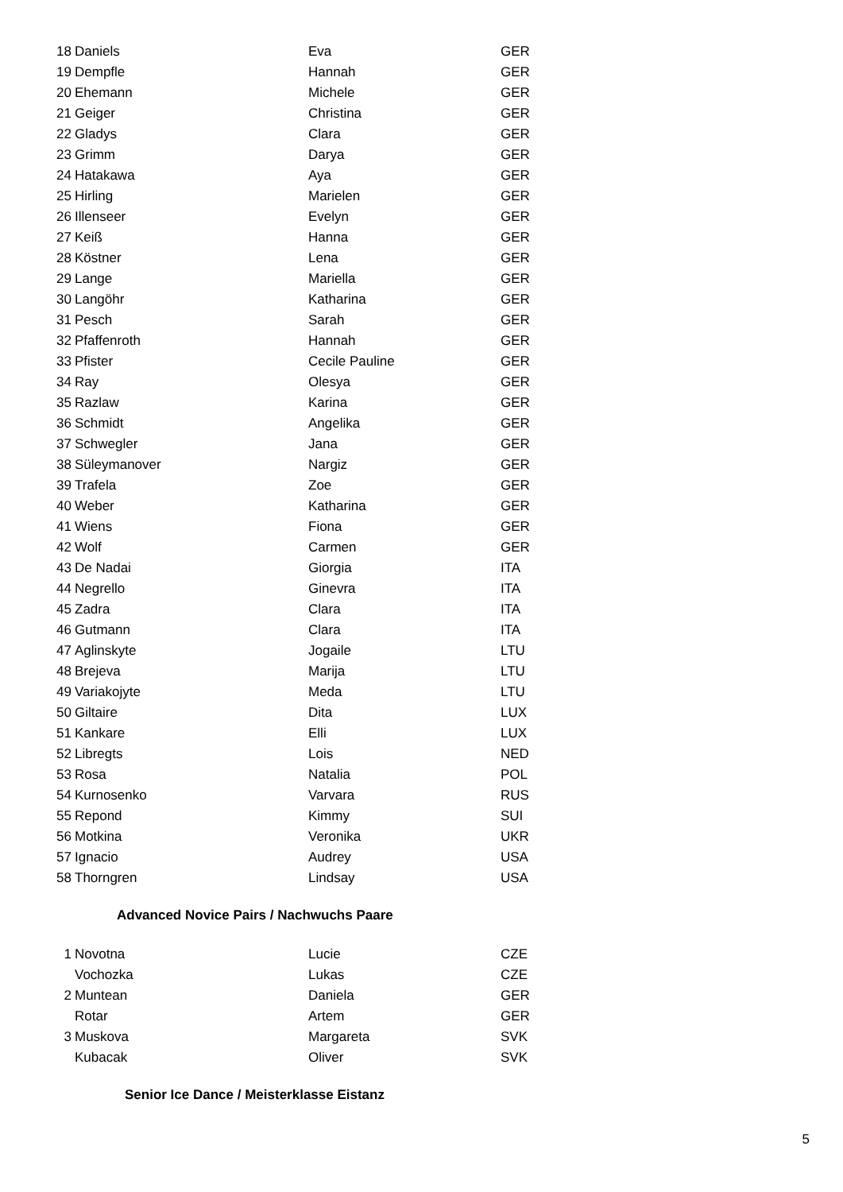| 18 | Daniels | Eva | GER |
| 19 | Dempfle | Hannah | GER |
| 20 | Ehemann | Michele | GER |
| 21 | Geiger | Christina | GER |
| 22 | Gladys | Clara | GER |
| 23 | Grimm | Darya | GER |
| 24 | Hatakawa | Aya | GER |
| 25 | Hirling | Marielen | GER |
| 26 | Illenseer | Evelyn | GER |
| 27 | Keiß | Hanna | GER |
| 28 | Köstner | Lena | GER |
| 29 | Lange | Mariella | GER |
| 30 | Langöhr | Katharina | GER |
| 31 | Pesch | Sarah | GER |
| 32 | Pfaffenroth | Hannah | GER |
| 33 | Pfister | Cecile Pauline | GER |
| 34 | Ray | Olesya | GER |
| 35 | Razlaw | Karina | GER |
| 36 | Schmidt | Angelika | GER |
| 37 | Schwegler | Jana | GER |
| 38 | Süleymanover | Nargiz | GER |
| 39 | Trafela | Zoe | GER |
| 40 | Weber | Katharina | GER |
| 41 | Wiens | Fiona | GER |
| 42 | Wolf | Carmen | GER |
| 43 | De Nadai | Giorgia | ITA |
| 44 | Negrello | Ginevra | ITA |
| 45 | Zadra | Clara | ITA |
| 46 | Gutmann | Clara | ITA |
| 47 | Aglinskyte | Jogaile | LTU |
| 48 | Brejeva | Marija | LTU |
| 49 | Variakojyte | Meda | LTU |
| 50 | Giltaire | Dita | LUX |
| 51 | Kankare | Elli | LUX |
| 52 | Libregts | Lois | NED |
| 53 | Rosa | Natalia | POL |
| 54 | Kurnosenko | Varvara | RUS |
| 55 | Repond | Kimmy | SUI |
| 56 | Motkina | Veronika | UKR |
| 57 | Ignacio | Audrey | USA |
| 58 | Thorngren | Lindsay | USA |
Advanced Novice Pairs / Nachwuchs Paare
| 1 | Novotna | Lucie | CZE |
| | Vochozka | Lukas | CZE |
| 2 | Muntean | Daniela | GER |
| | Rotar | Artem | GER |
| 3 | Muskova | Margareta | SVK |
| | Kubacak | Oliver | SVK |
Senior Ice Dance / Meisterklasse Eistanz
5